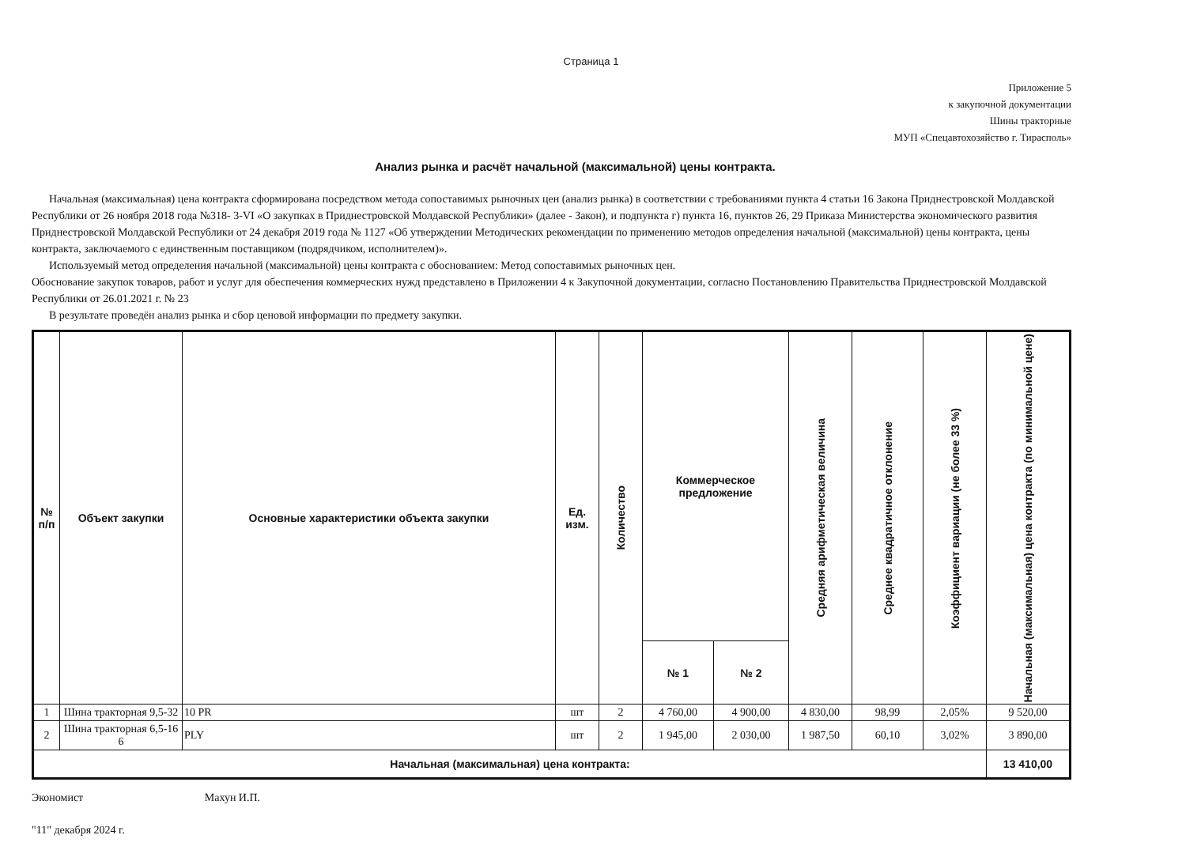Страница 1
Приложение 5
к закупочной документации
Шины тракторные
МУП «Спецавтохозяйство г. Тирасполь»
Анализ рынка и расчёт начальной (максимальной) цены контракта.
Начальная (максимальная) цена контракта сформирована посредством метода сопоставимых рыночных цен (анализ рынка) в соответствии с требованиями пункта 4 статьи 16 Закона Приднестровской Молдавской Республики от 26 ноября 2018 года №318- 3-VI «О закупках в Приднестровской Молдавской Республики» (далее - Закон), и подпункта г) пункта 16, пунктов 26, 29 Приказа Министерства экономического развития Приднестровской Молдавской Республики от 24 декабря 2019 года № 1127 «Об утверждении Методических рекомендации по применению методов определения начальной (максимальной) цены контракта, цены контракта, заключаемого с единственным поставщиком (подрядчиком, исполнителем)».
Используемый метод определения начальной (максимальной) цены контракта с обоснованием: Метод сопоставимых рыночных цен.
Обоснование закупок товаров, работ и услуг для обеспечения коммерческих нужд представлено в Приложении 4 к Закупочной документации, согласно Постановлению Правительства Приднестровской Молдавской Республики от 26.01.2021 г. № 23
В результате проведён анализ рынка и сбор ценовой информации по предмету закупки.
| № п/п | Объект закупки | Основные характеристики объекта закупки | Ед. изм. | Количество | Коммерческое предложение | | Средняя арифметическая величина | Среднее квадратичное отклонение | Коэффициент вариации (не более 33 %) | Начальная (максимальная) цена контракта (по минимальной цене) |
| --- | --- | --- | --- | --- | --- | --- | --- | --- | --- | --- |
| | | | | | № 1 | № 2 | | | | |
| 1 | Шина тракторная 9,5-32 | 10 PR | шт | 2 | 4 760,00 | 4 900,00 | 4 830,00 | 98,99 | 2,05% | 9 520,00 |
| 2 | Шина тракторная 6,5-16 6 | PLY | шт | 2 | 1 945,00 | 2 030,00 | 1 987,50 | 60,10 | 3,02% | 3 890,00 |
| Начальная (максимальная) цена контракта: | | | | | | | | | | 13 410,00 |
Экономист Махун И.П.
"11" декабря 2024 г.